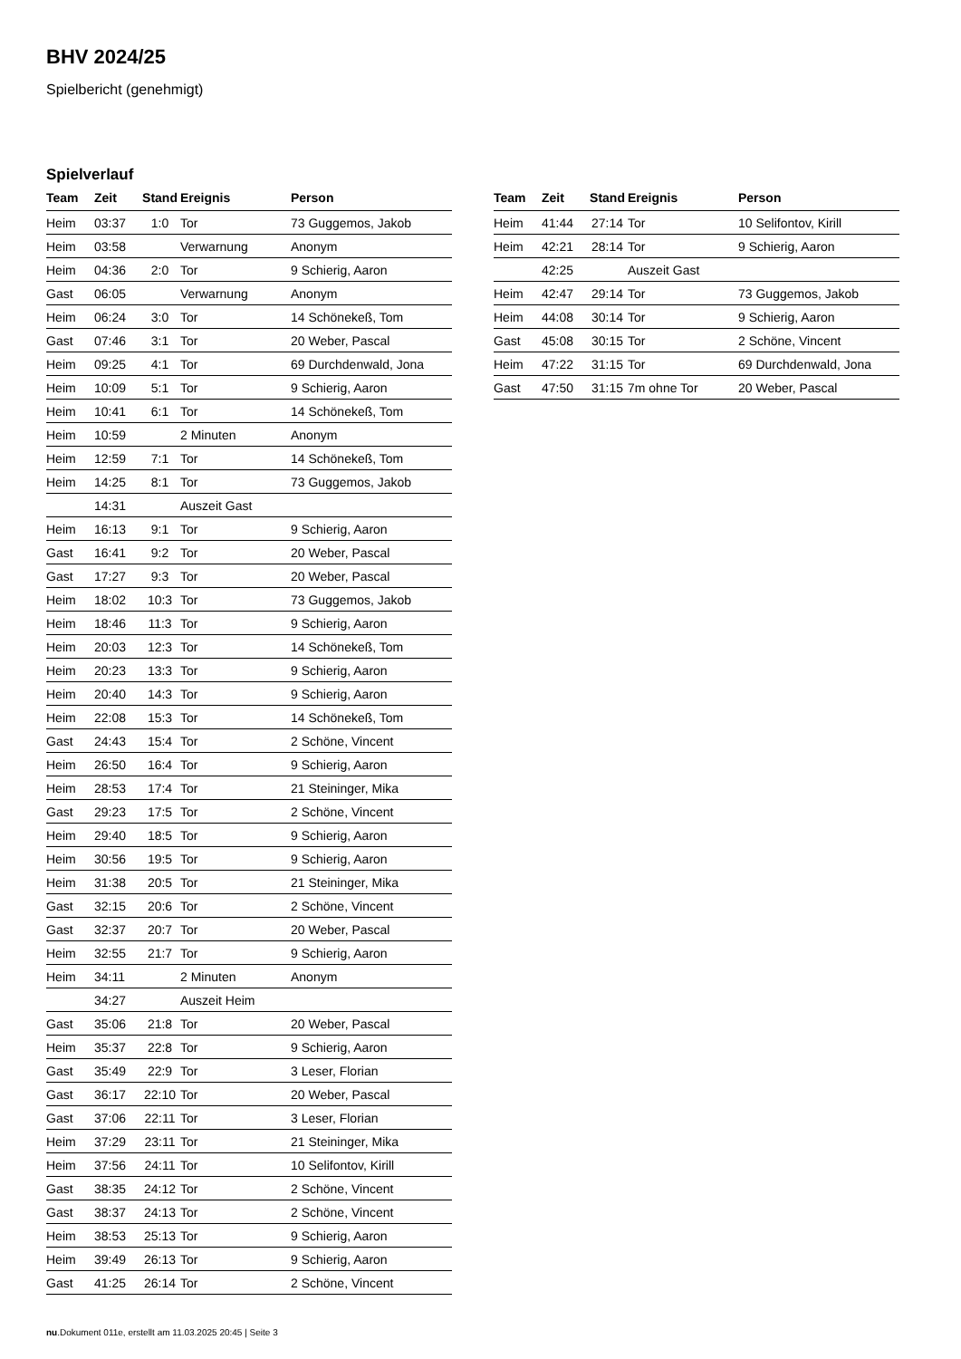BHV 2024/25
Spielbericht (genehmigt)
Spielverlauf
| Team | Zeit | Stand | Ereignis | Person |
| --- | --- | --- | --- | --- |
| Heim | 03:37 | 1:0 | Tor | 73 Guggemos, Jakob |
| Heim | 03:58 | | Verwarnung | Anonym |
| Heim | 04:36 | 2:0 | Tor | 9 Schierig, Aaron |
| Gast | 06:05 | | Verwarnung | Anonym |
| Heim | 06:24 | 3:0 | Tor | 14 Schönekeß, Tom |
| Gast | 07:46 | 3:1 | Tor | 20 Weber, Pascal |
| Heim | 09:25 | 4:1 | Tor | 69 Durchdenwald, Jona |
| Heim | 10:09 | 5:1 | Tor | 9 Schierig, Aaron |
| Heim | 10:41 | 6:1 | Tor | 14 Schönekeß, Tom |
| Heim | 10:59 | | 2 Minuten | Anonym |
| Heim | 12:59 | 7:1 | Tor | 14 Schönekeß, Tom |
| Heim | 14:25 | 8:1 | Tor | 73 Guggemos, Jakob |
| | 14:31 | | Auszeit Gast | |
| Heim | 16:13 | 9:1 | Tor | 9 Schierig, Aaron |
| Gast | 16:41 | 9:2 | Tor | 20 Weber, Pascal |
| Gast | 17:27 | 9:3 | Tor | 20 Weber, Pascal |
| Heim | 18:02 | 10:3 | Tor | 73 Guggemos, Jakob |
| Heim | 18:46 | 11:3 | Tor | 9 Schierig, Aaron |
| Heim | 20:03 | 12:3 | Tor | 14 Schönekeß, Tom |
| Heim | 20:23 | 13:3 | Tor | 9 Schierig, Aaron |
| Heim | 20:40 | 14:3 | Tor | 9 Schierig, Aaron |
| Heim | 22:08 | 15:3 | Tor | 14 Schönekeß, Tom |
| Gast | 24:43 | 15:4 | Tor | 2 Schöne, Vincent |
| Heim | 26:50 | 16:4 | Tor | 9 Schierig, Aaron |
| Heim | 28:53 | 17:4 | Tor | 21 Steininger, Mika |
| Gast | 29:23 | 17:5 | Tor | 2 Schöne, Vincent |
| Heim | 29:40 | 18:5 | Tor | 9 Schierig, Aaron |
| Heim | 30:56 | 19:5 | Tor | 9 Schierig, Aaron |
| Heim | 31:38 | 20:5 | Tor | 21 Steininger, Mika |
| Gast | 32:15 | 20:6 | Tor | 2 Schöne, Vincent |
| Gast | 32:37 | 20:7 | Tor | 20 Weber, Pascal |
| Heim | 32:55 | 21:7 | Tor | 9 Schierig, Aaron |
| Heim | 34:11 | | 2 Minuten | Anonym |
| | 34:27 | | Auszeit Heim | |
| Gast | 35:06 | 21:8 | Tor | 20 Weber, Pascal |
| Heim | 35:37 | 22:8 | Tor | 9 Schierig, Aaron |
| Gast | 35:49 | 22:9 | Tor | 3 Leser, Florian |
| Gast | 36:17 | 22:10 | Tor | 20 Weber, Pascal |
| Gast | 37:06 | 22:11 | Tor | 3 Leser, Florian |
| Heim | 37:29 | 23:11 | Tor | 21 Steininger, Mika |
| Heim | 37:56 | 24:11 | Tor | 10 Selifontov, Kirill |
| Gast | 38:35 | 24:12 | Tor | 2 Schöne, Vincent |
| Gast | 38:37 | 24:13 | Tor | 2 Schöne, Vincent |
| Heim | 38:53 | 25:13 | Tor | 9 Schierig, Aaron |
| Heim | 39:49 | 26:13 | Tor | 9 Schierig, Aaron |
| Gast | 41:25 | 26:14 | Tor | 2 Schöne, Vincent |
| Team | Zeit | Stand | Ereignis | Person |
| --- | --- | --- | --- | --- |
| Heim | 41:44 | 27:14 | Tor | 10 Selifontov, Kirill |
| Heim | 42:21 | 28:14 | Tor | 9 Schierig, Aaron |
| | 42:25 | | Auszeit Gast | |
| Heim | 42:47 | 29:14 | Tor | 73 Guggemos, Jakob |
| Heim | 44:08 | 30:14 | Tor | 9 Schierig, Aaron |
| Gast | 45:08 | 30:15 | Tor | 2 Schöne, Vincent |
| Heim | 47:22 | 31:15 | Tor | 69 Durchdenwald, Jona |
| Gast | 47:50 | 31:15 | 7m ohne Tor | 20 Weber, Pascal |
nu.Dokument 011e, erstellt am 11.03.2025 20:45 | Seite 3